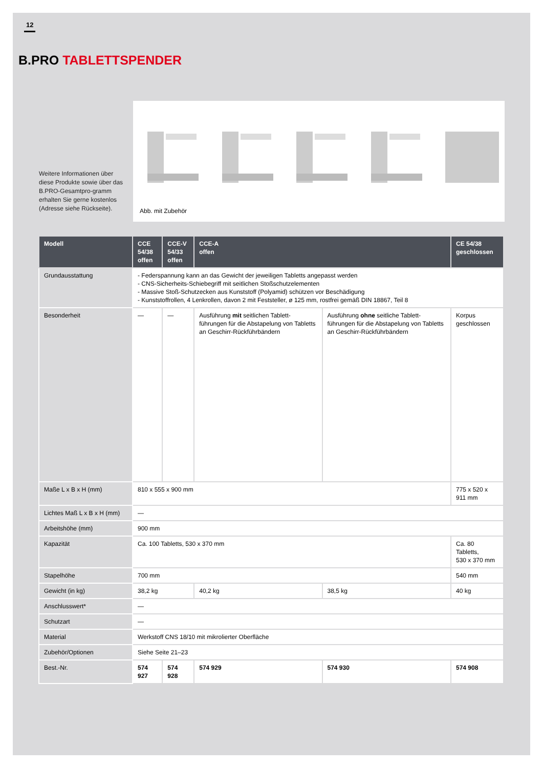12
B.PRO TABLETTSPENDER
Weitere Informationen über diese Produkte sowie über das B.PRO-Gesamtpro-gramm erhalten Sie gerne kostenlos (Adresse siehe Rückseite).
Abb. mit Zubehör
| Modell | CCE 54/38 offen | CCE-V 54/33 offen | CCE-A offen | | CE 54/38 geschlossen |
| --- | --- | --- | --- | --- | --- |
| Grundausstattung | - Federspannung kann an das Gewicht der jeweiligen Tabletts angepasst werden - CNS-Sicherheits-Schiebegriff mit seitlichen Stoßschutzelementen - Massive Stoß-Schutzecken aus Kunststoff (Polyamid) schützen vor Beschädigung - Kunststoffrollen, 4 Lenkrollen, davon 2 mit Feststeller, ø 125 mm, rostfrei gemäß DIN 18867, Teil 8 | | | | |
| Besonderheit | — | — | Ausführung mit seitlichen Tablett-führungen für die Abstapelung von Tabletts an Geschirr-Rückführbändern | Ausführung ohne seitliche Tablett-führungen für die Abstapelung von Tabletts an Geschirr-Rückführbändern | Korpus geschlossen |
| Maße L x B x H (mm) | 810 x 555 x 900 mm | | | | 775 x 520 x 911 mm |
| Lichtes Maß L x B x H (mm) | — | | | | |
| Arbeitshöhe (mm) | 900 mm | | | | |
| Kapazität | Ca. 100 Tabletts, 530 x 370 mm | | | | Ca. 80 Tabletts, 530 x 370 mm |
| Stapelhöhe | 700 mm | | | | 540 mm |
| Gewicht (in kg) | 38,2 kg | | 40,2 kg | 38,5 kg | 40 kg |
| Anschlusswert* | — | | | | |
| Schutzart | — | | | | |
| Material | Werkstoff CNS 18/10 mit mikrolierter Oberfläche | | | | |
| Zubehör/Optionen | Siehe Seite 21–23 | | | | |
| Best.-Nr. | 574 927 | 574 928 | 574 929 | 574 930 | 574 908 |